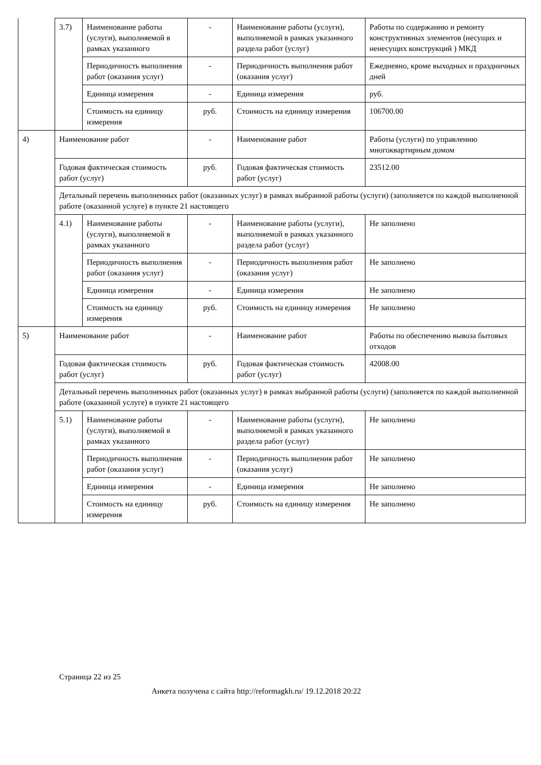| | 3.7) | Наименование работы (услуги), выполняемой в рамках указанного | - | Наименование работы (услуги), выполняемой в рамках указанного раздела работ (услуг) | Работы по содержанию и ремонту конструктивных элементов (несущих и ненесущих конструкций ) МКД |
| | | Периодичность выполнения работ (оказания услуг) | - | Периодичность выполнения работ (оказания услуг) | Ежедневно, кроме выходных и праздничных дней |
| | | Единица измерения | - | Единица измерения | руб. |
| | | Стоимость на единицу измерения | руб. | Стоимость на единицу измерения | 106700.00 |
| 4) | Наименование работ | | - | Наименование работ | Работы (услуги) по управлению многоквартирным домом |
| | Годовая фактическая стоимость работ (услуг) | | руб. | Годовая фактическая стоимость работ (услуг) | 23512.00 |
| | Детальный перечень выполненных работ (оказанных услуг) в рамках выбранной работы (услуги) (заполняется по каждой выполненной работе (оказанной услуге) в пункте 21 настоящего | | | | |
| | 4.1) | Наименование работы (услуги), выполняемой в рамках указанного | - | Наименование работы (услуги), выполняемой в рамках указанного раздела работ (услуг) | Не заполнено |
| | | Периодичность выполнения работ (оказания услуг) | - | Периодичность выполнения работ (оказания услуг) | Не заполнено |
| | | Единица измерения | - | Единица измерения | Не заполнено |
| | | Стоимость на единицу измерения | руб. | Стоимость на единицу измерения | Не заполнено |
| 5) | Наименование работ | | - | Наименование работ | Работы по обеспечению вывоза бытовых отходов |
| | Годовая фактическая стоимость работ (услуг) | | руб. | Годовая фактическая стоимость работ (услуг) | 42008.00 |
| | Детальный перечень выполненных работ (оказанных услуг) в рамках выбранной работы (услуги) (заполняется по каждой выполненной работе (оказанной услуге) в пункте 21 настоящего | | | | |
| | 5.1) | Наименование работы (услуги), выполняемой в рамках указанного | - | Наименование работы (услуги), выполняемой в рамках указанного раздела работ (услуг) | Не заполнено |
| | | Периодичность выполнения работ (оказания услуг) | - | Периодичность выполнения работ (оказания услуг) | Не заполнено |
| | | Единица измерения | - | Единица измерения | Не заполнено |
| | | Стоимость на единицу измерения | руб. | Стоимость на единицу измерения | Не заполнено |
Страница 22 из 25
Анкета получена с сайта http://reformagkh.ru/ 19.12.2018 20:22